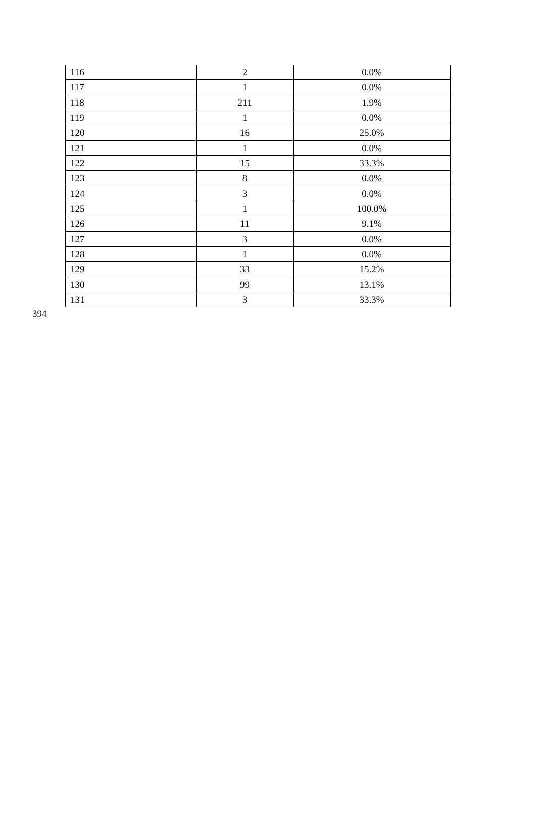| 116 | 2 | 0.0% |
| 117 | 1 | 0.0% |
| 118 | 211 | 1.9% |
| 119 | 1 | 0.0% |
| 120 | 16 | 25.0% |
| 121 | 1 | 0.0% |
| 122 | 15 | 33.3% |
| 123 | 8 | 0.0% |
| 124 | 3 | 0.0% |
| 125 | 1 | 100.0% |
| 126 | 11 | 9.1% |
| 127 | 3 | 0.0% |
| 128 | 1 | 0.0% |
| 129 | 33 | 15.2% |
| 130 | 99 | 13.1% |
| 131 | 3 | 33.3% |
394